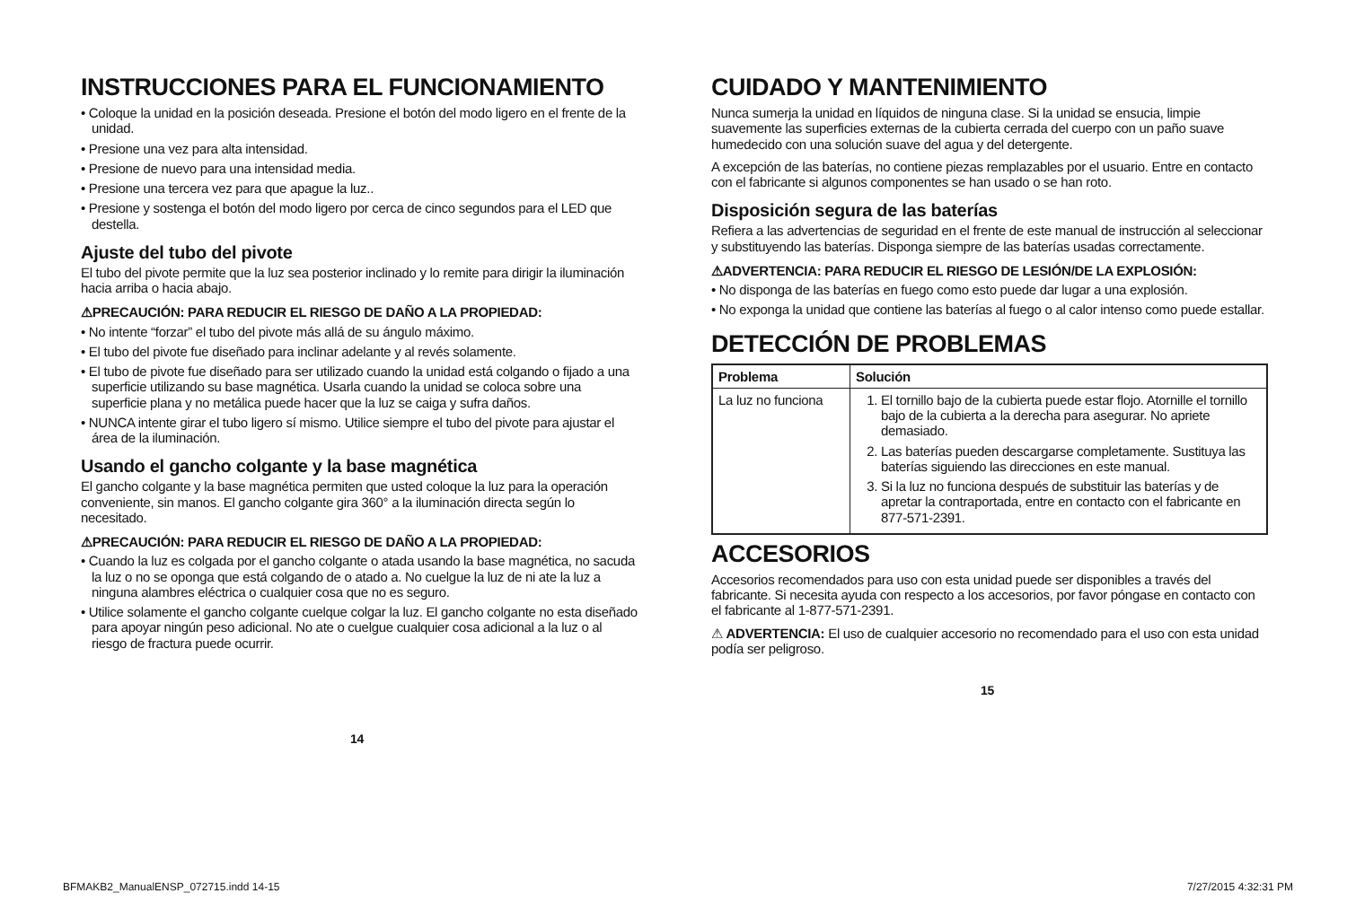INSTRUCCIONES PARA EL FUNCIONAMIENTO
• Coloque la unidad en la posición deseada. Presione el botón del modo ligero en el frente de la unidad.
• Presione una vez para alta intensidad.
• Presione de nuevo para una intensidad media.
• Presione una tercera vez para que apague la luz..
• Presione y sostenga el botón del modo ligero por cerca de cinco segundos para el LED que destella.
Ajuste del tubo del pivote
El tubo del pivote permite que la luz sea posterior inclinado y lo remite para dirigir la iluminación hacia arriba o hacia abajo.
⚠PRECAUCIÓN: PARA REDUCIR EL RIESGO DE DAÑO A LA PROPIEDAD:
• No intente “forzar” el tubo del pivote más allá de su ángulo máximo.
• El tubo del pivote fue diseñado para inclinar adelante y al revés solamente.
• El tubo de pivote fue diseñado para ser utilizado cuando la unidad está colgando o fijado a una superficie utilizando su base magnética. Usarla cuando la unidad se coloca sobre una superficie plana y no metálica puede hacer que la luz se caiga y sufra daños.
• NUNCA intente girar el tubo ligero sí mismo. Utilice siempre el tubo del pivote para ajustar el área de la iluminación.
Usando el gancho colgante y la base magnética
El gancho colgante y la base magnética permiten que usted coloque la luz para la operación conveniente, sin manos. El gancho colgante gira 360° a la iluminación directa según lo necesitado.
⚠PRECAUCIÓN: PARA REDUCIR EL RIESGO DE DAÑO A LA PROPIEDAD:
• Cuando la luz es colgada por el gancho colgante o atada usando la base magnética, no sacuda la luz o no se oponga que está colgando de o atado a. No cuelgue la luz de ni ate la luz a ninguna alambres eléctrica o cualquier cosa que no es seguro.
• Utilice solamente el gancho colgante cuelque colgar la luz. El gancho colgante no esta diseñado para apoyar ningún peso adicional. No ate o cuelgue cualquier cosa adicional a la luz o al riesgo de fractura puede ocurrir.
14
CUIDADO Y MANTENIMIENTO
Nunca sumerja la unidad en líquidos de ninguna clase. Si la unidad se ensucia, limpie suavemente las superficies externas de la cubierta cerrada del cuerpo con un paño suave humedecido con una solución suave del agua y del detergente.
A excepción de las baterías, no contiene piezas remplazables por el usuario. Entre en contacto con el fabricante si algunos componentes se han usado o se han roto.
Disposición segura de las baterías
Refiera a las advertencias de seguridad en el frente de este manual de instrucción al seleccionar y substituyendo las baterías. Disponga siempre de las baterías usadas correctamente.
⚠ADVERTENCIA: PARA REDUCIR EL RIESGO DE LESIÓN/DE LA EXPLOSIÓN:
• No disponga de las baterías en fuego como esto puede dar lugar a una explosión.
• No exponga la unidad que contiene las baterías al fuego o al calor intenso como puede estallar.
DETECCIÓN DE PROBLEMAS
| Problema | Solución |
| --- | --- |
| La luz no funciona | 1. El tornillo bajo de la cubierta puede estar flojo. Atornille el tornillo bajo de la cubierta a la derecha para asegurar. No apriete demasiado. 2. Las baterías pueden descargarse completamente. Sustituya las baterías siguiendo las direcciones en este manual. 3. Si la luz no funciona después de substituir las baterías y de apretar la contraportada, entre en contacto con el fabricante en 877-571-2391. |
ACCESORIOS
Accesorios recomendados para uso con esta unidad puede ser disponibles a través del fabricante. Si necesita ayuda con respecto a los accesorios, por favor póngase en contacto con el fabricante al 1-877-571-2391.
⚠ ADVERTENCIA: El uso de cualquier accesorio no recomendado para el uso con esta unidad podía ser peligroso.
15
BFMAKB2_ManualENSP_072715.indd 14-15 7/27/2015 4:32:31 PM